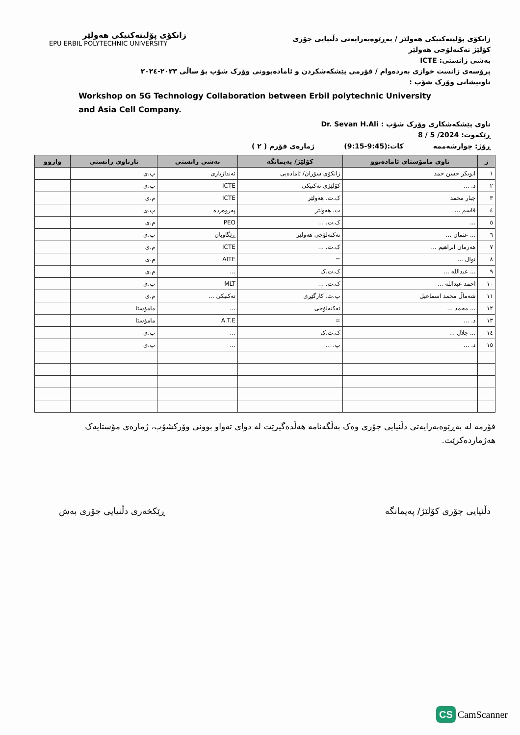زانکۆی پۆلیتەکنیکی هەولێر
EPU ERBIL POLYTECHNIC UNIVERSITY
زانکۆی پۆلیتەکنیکی هەولێر / بەڕێوەبەرایەتی دڵنیایی جۆری
کۆلێژ تەکنەلۆجی هەولێر
بەشی زانستی: ICTE
پرۆسەی زانست خوازی بەردەوام / فۆرمی پێشکەشکردن و ئامادەبوونی وۆرک شۆپ بۆ ساڵی ٢٠٢٣-٢٠٢٤
ناونیشانی وۆرک شۆپ :
Workshop on 5G Technology Collaboration between Erbil polytechnic University and Asia Cell Company.
ناوی پێشکەشکاری وۆرک شۆپ : Dr. Sevan H.Ali
ڕێکەوت: 2024/ 5 / 8
ڕۆژ: چوارشەممە کات:(9:45-9:15) ژمارەی فۆرم ( ٢ )
| ژ | ناوی مامۆستای ئامادەبوو | کۆلێژ/ پەیمانگە | بەشی زانستی | نازناوی زانستی | واژوو |
| --- | --- | --- | --- | --- | --- |
| ١ | ابوبکر حسن حمد | زانکۆی سۆران/ ئامادەیی | ئەندازیاری | پ.ی | |
| ٢ | د. ... | کۆلێژی تەکنیکی | ICTE | پ.ی | |
| ٣ | جبار محمد | ک.ت. هەولێر | ICTE | م.ی | |
| ٤ | قاسم ... | ت. هەولێر | پەروەردە | پ.ی | |
| ٥ | ... | ک.ت. ... | PEO | م.ی | |
| ٦ | ... عثمان ... | تەکنەلۆجی هەولێر | ڕێگاوبان | پ.ی | |
| ٧ | هەرمان ابراهیم ... | ک.ت. ... | ICTE | م.ی | |
| ٨ | نوال ... | = | AITE | م.ی | |
| ٩ | ... عبدالله ... | ک.ت.ک | ... | م.ی | |
| ١٠ | احمد عبدالله ... | ک.ت. ... | MLT | پ.ی | |
| ١١ | شەماڵ محمد اسماعیل | پ.ت. کارگێڕی | تەکنیکی ... | م.ی | |
| ١٢ | ... محمد ... | تەکنەلۆجی | ... | مامۆستا | |
| ١٣ | د. ... | = | A.T.E | مامۆستا | |
| ١٤ | ... جلال ... | ک.ت.ک | ... | پ.ی | |
| ١٥ | د. ... | پ. ... | ... | پ.ی | |
فۆرمە لە بەڕێوەبەرایەتی دڵنیایی جۆری وەک بەڵگەنامە هەڵدەگیرێت لە دوای تەواو بوونی وۆرکشۆپ، ژمارەی مۆستایەک هەژماردەکرێت.
دڵنیایی جۆری کۆلێژ/ پەیمانگە ڕێکخەری دڵنیایی جۆری بەش
CS CamScanner